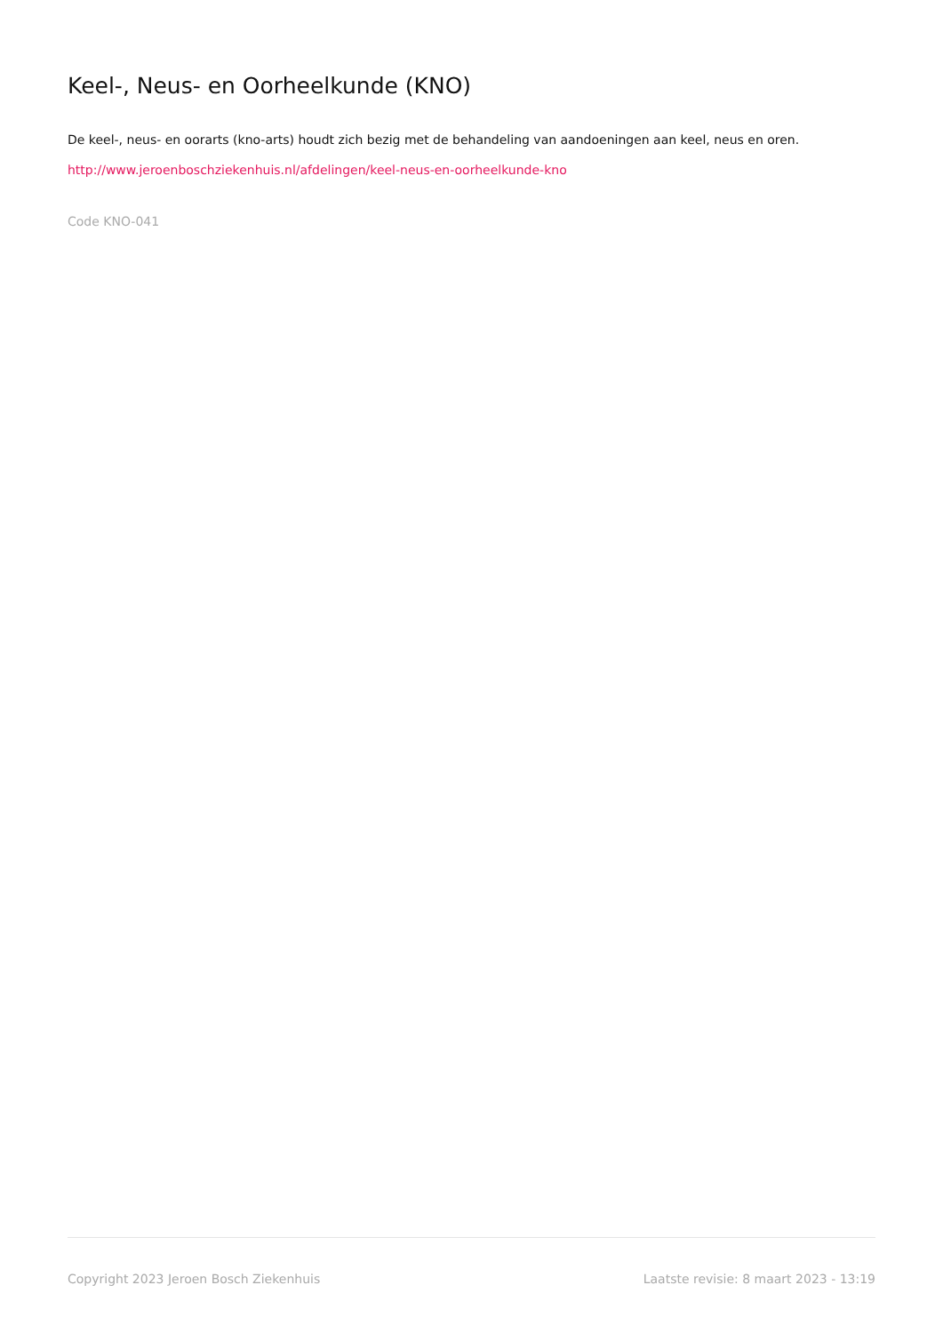Keel-, Neus- en Oorheelkunde (KNO)
De keel-, neus- en oorarts (kno-arts) houdt zich bezig met de behandeling van aandoeningen aan keel, neus en oren.
http://www.jeroenboschziekenhuis.nl/afdelingen/keel-neus-en-oorheelkunde-kno
Code KNO-041
Copyright 2023 Jeroen Bosch Ziekenhuis Laatste revisie: 8 maart 2023 - 13:19